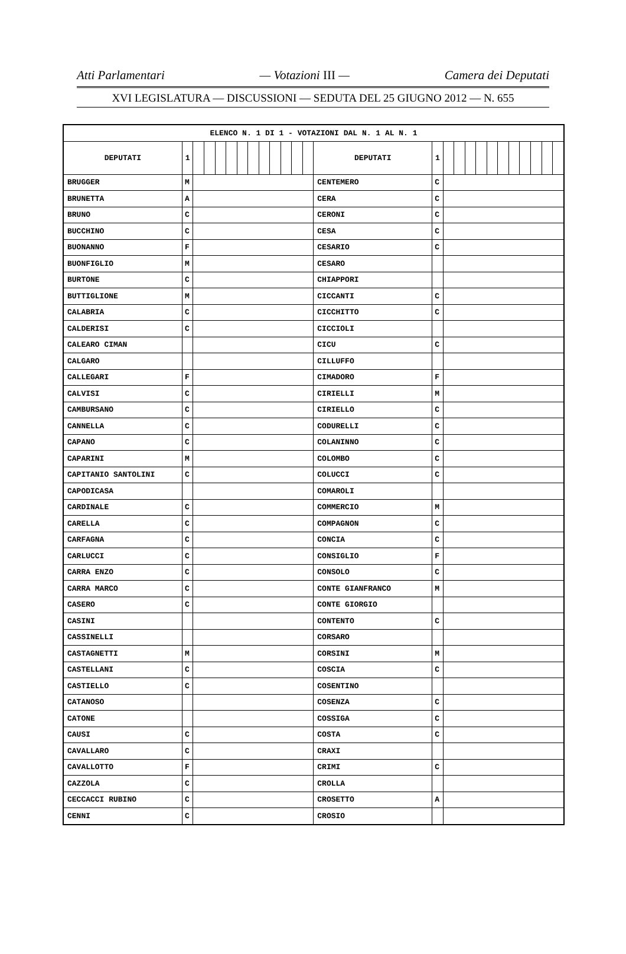Atti Parlamentari — Votazioni III — Camera dei Deputati
XVI LEGISLATURA — DISCUSSIONI — SEDUTA DEL 25 GIUGNO 2012 — N. 655
| ELENCO N. 1 DI 1 - VOTAZIONI DAL N. 1 AL N. 1 | | | | | | | | | | | | | | | | | | | | | | | | | |
| --- | --- | --- | --- | --- | --- | --- | --- | --- | --- | --- | --- | --- | --- | --- | --- | --- | --- | --- | --- | --- | --- | --- | --- | --- | --- |
| DEPUTATI | 1 | | | | | | | | | | | | DEPUTATI | 1 | | | | | | | | | | | |
| BRUGGER | M | | | | | | | | | | | | CENTEMERO | C | | | | | | | | | | | |
| BRUNETTA | A | | | | | | | | | | | | CERA | C | | | | | | | | | | | |
| BRUNO | C | | | | | | | | | | | | CERONI | C | | | | | | | | | | | |
| BUCCHINO | C | | | | | | | | | | | | CESA | C | | | | | | | | | | | |
| BUONANNO | F | | | | | | | | | | | | CESARIO | C | | | | | | | | | | | |
| BUONFIGLIO | M | | | | | | | | | | | | CESARO | | | | | | | | | | | | |
| BURTONE | C | | | | | | | | | | | | CHIAPPORI | | | | | | | | | | | | |
| BUTTIGLIONE | M | | | | | | | | | | | | CICCANTI | C | | | | | | | | | | | |
| CALABRIA | C | | | | | | | | | | | | CICCHITTO | C | | | | | | | | | | | |
| CALDERISI | C | | | | | | | | | | | | CICCIOLI | | | | | | | | | | | | |
| CALEARO CIMAN | | | | | | | | | | | | | CICU | C | | | | | | | | | | | |
| CALGARO | | | | | | | | | | | | | CILLUFFO | | | | | | | | | | | | |
| CALLEGARI | F | | | | | | | | | | | | CIMADORO | F | | | | | | | | | | | |
| CALVISI | C | | | | | | | | | | | | CIRIELLI | M | | | | | | | | | | | |
| CAMBURSANO | C | | | | | | | | | | | | CIRIELLO | C | | | | | | | | | | | |
| CANNELLA | C | | | | | | | | | | | | CODURELLI | C | | | | | | | | | | | |
| CAPANO | C | | | | | | | | | | | | COLANINNO | C | | | | | | | | | | | |
| CAPARINI | M | | | | | | | | | | | | COLOMBO | C | | | | | | | | | | | |
| CAPITANIO SANTOLINI | C | | | | | | | | | | | | COLUCCI | C | | | | | | | | | | | |
| CAPODICASA | | | | | | | | | | | | | COMAROLI | | | | | | | | | | | | |
| CARDINALE | C | | | | | | | | | | | | COMMERCIO | M | | | | | | | | | | | |
| CARELLA | C | | | | | | | | | | | | COMPAGNON | C | | | | | | | | | | | |
| CARFAGNA | C | | | | | | | | | | | | CONCIA | C | | | | | | | | | | | |
| CARLUCCI | C | | | | | | | | | | | | CONSIGLIO | F | | | | | | | | | | | |
| CARRA ENZO | C | | | | | | | | | | | | CONSOLO | C | | | | | | | | | | | |
| CARRA MARCO | C | | | | | | | | | | | | CONTE GIANFRANCO | M | | | | | | | | | | | |
| CASERO | C | | | | | | | | | | | | CONTE GIORGIO | | | | | | | | | | | | |
| CASINI | | | | | | | | | | | | | CONTENTO | C | | | | | | | | | | | |
| CASSINELLI | | | | | | | | | | | | | CORSARO | | | | | | | | | | | | |
| CASTAGNETTI | M | | | | | | | | | | | | CORSINI | M | | | | | | | | | | | |
| CASTELLANI | C | | | | | | | | | | | | COSCIA | C | | | | | | | | | | | |
| CASTIELLO | C | | | | | | | | | | | | COSENTINO | | | | | | | | | | | | |
| CATANOSO | | | | | | | | | | | | | COSENZA | C | | | | | | | | | | | |
| CATONE | | | | | | | | | | | | | COSSIGA | C | | | | | | | | | | | |
| CAUSI | C | | | | | | | | | | | | COSTA | C | | | | | | | | | | | |
| CAVALLARO | C | | | | | | | | | | | | CRAXI | | | | | | | | | | | | |
| CAVALLOTTO | F | | | | | | | | | | | | CRIMI | C | | | | | | | | | | | |
| CAZZOLA | C | | | | | | | | | | | | CROLLA | | | | | | | | | | | | |
| CECCACCI RUBINO | C | | | | | | | | | | | | CROSETTO | A | | | | | | | | | | | |
| CENNI | C | | | | | | | | | | | | CROSIO | | | | | | | | | | | | |